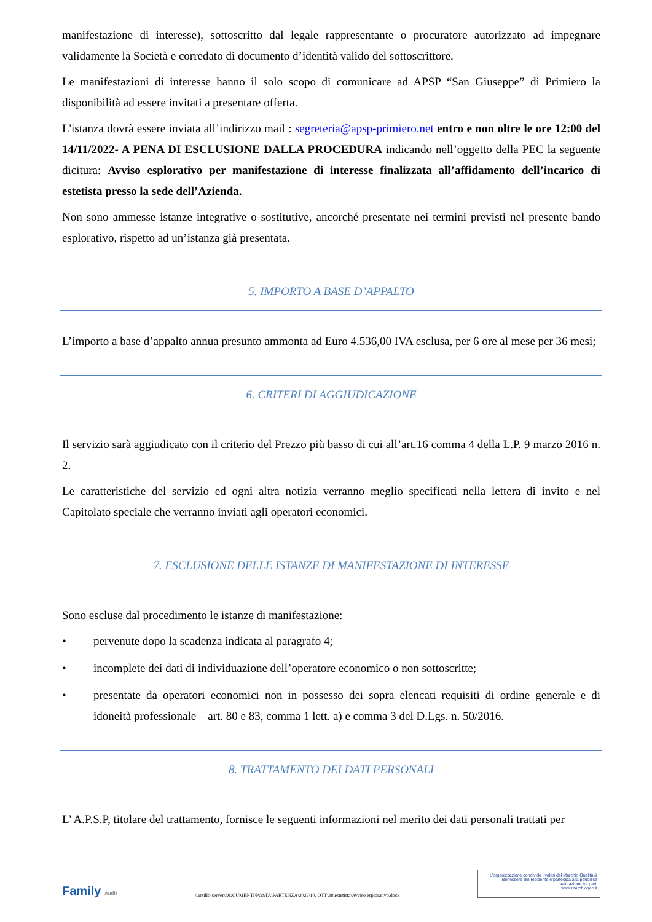manifestazione di interesse), sottoscritto dal legale rappresentante o procuratore autorizzato ad impegnare validamente la Società e corredato di documento d’identità valido del sottoscrittore.
Le manifestazioni di interesse hanno il solo scopo di comunicare ad APSP “San Giuseppe” di Primiero la disponibilità ad essere invitati a presentare offerta.
L'istanza dovrà essere inviata all’indirizzo mail : segreteria@apsp-primiero.net entro e non oltre le ore 12:00 del 14/11/2022- A PENA DI ESCLUSIONE DALLA PROCEDURA indicando nell’oggetto della PEC la seguente dicitura: Avviso esplorativo per manifestazione di interesse finalizzata all’affidamento dell’incarico di estetista presso la sede dell’Azienda.
Non sono ammesse istanze integrative o sostitutive, ancorché presentate nei termini previsti nel presente bando esplorativo, rispetto ad un’istanza già presentata.
5. IMPORTO A BASE D’APPALTO
L’importo a base d’appalto annua presunto ammonta ad Euro 4.536,00 IVA esclusa, per 6 ore al mese per 36 mesi;
6. CRITERI DI AGGIUDICAZIONE
Il servizio sarà aggiudicato con il criterio del Prezzo più basso di cui all’art.16 comma 4 della L.P. 9 marzo 2016 n. 2.
Le caratteristiche del servizio ed ogni altra notizia verranno meglio specificati nella lettera di invito e nel Capitolato speciale che verranno inviati agli operatori economici.
7. ESCLUSIONE DELLE ISTANZE DI MANIFESTAZIONE DI INTERESSE
Sono escluse dal procedimento le istanze di manifestazione:
• pervenute dopo la scadenza indicata al paragrafo 4;
• incomplete dei dati di individuazione dell’operatore economico o non sottoscritte;
• presentate da operatori economici non in possesso dei sopra elencati requisiti di ordine generale e di idoneità professionale – art. 80 e 83, comma 1 lett. a) e comma 3 del D.Lgs. n. 50/2016.
8. TRATTAMENTO DEI DATI PERSONALI
L’ A.P.S.P, titolare del trattamento, fornisce le seguenti informazioni nel merito dei dati personali trattati per
Family Audit
\\arzillo-server\DOCUMENTI\POSTA\PARTENZA\2022\10. OTT\28\estetista\Avviso esplorativo.docx
L'organizzazione condivide i valori del Marchio Qualità & Benessere del residente e partecipa alla periodica valutazione tra pari.
www.marchioqeb.it